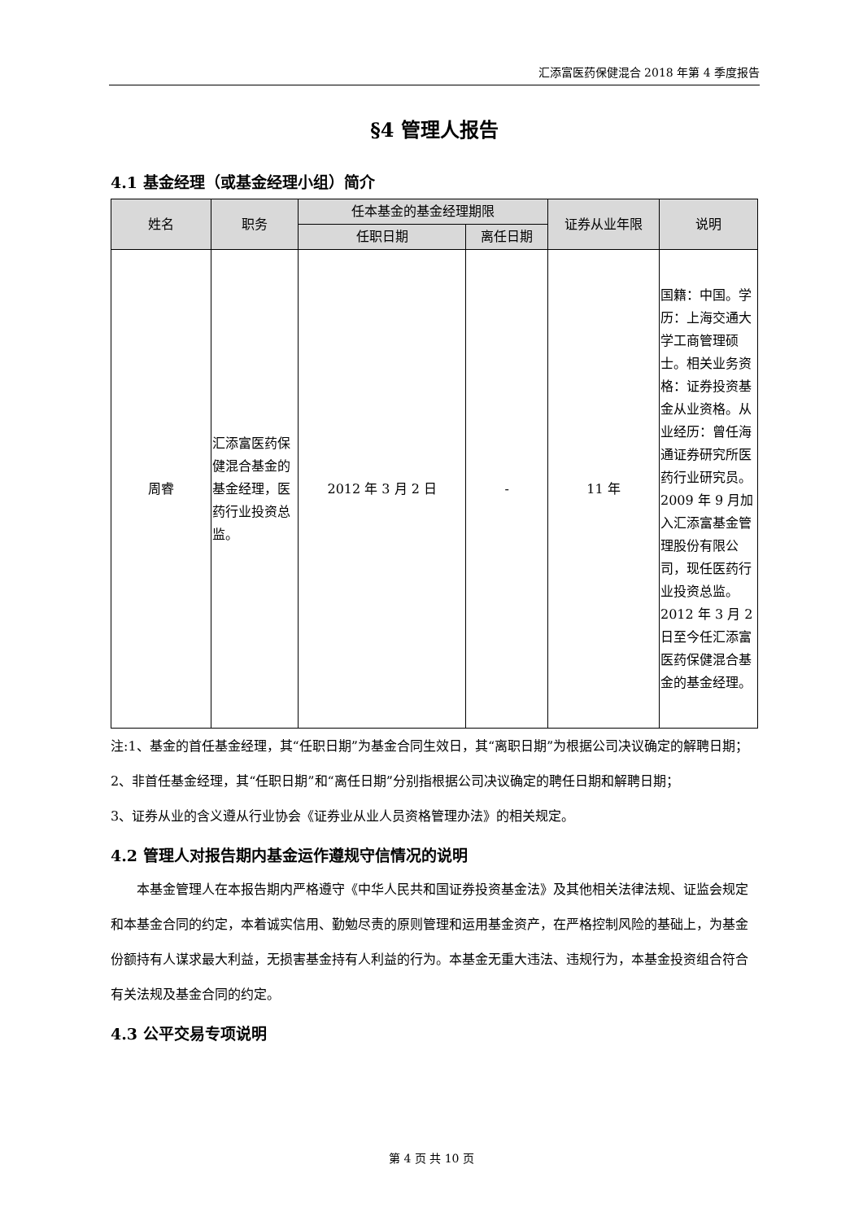汇添富医药保健混合 2018 年第 4 季度报告
§4 管理人报告
4.1 基金经理（或基金经理小组）简介
| 姓名 | 职务 | 任本基金的基金经理期限 | | 证券从业年限 | 说明 |
| --- | --- | --- | --- | --- | --- |
| | | 任职日期 | 离任日期 | | |
| 周睿 | 汇添富医药保健混合基金的基金经理，医药行业投资总监。 | 2012 年 3 月 2 日 | - | 11 年 | 国籍：中国。学历：上海交通大学工商管理硕士。相关业务资格：证券投资基金从业资格。从业经历：曾任海通证券研究所医药行业研究员。2009 年 9 月加入汇添富基金管理股份有限公司，现任医药行业投资总监。2012 年 3 月 2 日至今任汇添富医药保健混合基金的基金经理。 |
注:1、基金的首任基金经理，其“任职日期”为基金合同生效日，其“离职日期”为根据公司决议确定的解聘日期；
2、非首任基金经理，其“任职日期”和“离任日期”分别指根据公司决议确定的聘任日期和解聘日期；
3、证券从业的含义遵从行业协会《证券业从业人员资格管理办法》的相关规定。
4.2 管理人对报告期内基金运作遵规守信情况的说明
本基金管理人在本报告期内严格遵守《中华人民共和国证券投资基金法》及其他相关法律法规、证监会规定和本基金合同的约定，本着诚实信用、勤勉尽责的原则管理和运用基金资产，在严格控制风险的基础上，为基金份额持有人谋求最大利益，无损害基金持有人利益的行为。本基金无重大违法、违规行为，本基金投资组合符合有关法规及基金合同的约定。
4.3 公平交易专项说明
第 4 页 共 10 页